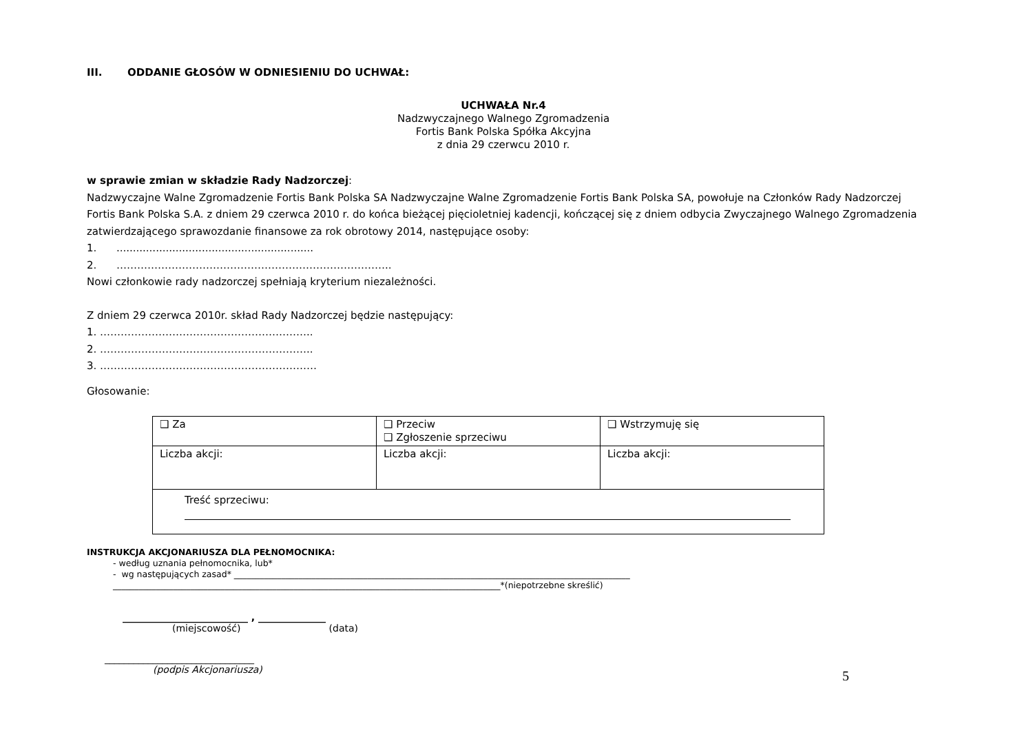III. ODDANIE GŁOSÓW W ODNIESIENIU DO UCHWAŁ:
UCHWAŁA Nr.4
Nadzwyczajnego Walnego Zgromadzenia
Fortis Bank Polska Spółka Akcyjna
z dnia 29 czerwcu 2010 r.
w sprawie zmian w składzie Rady Nadzorczej:
Nadzwyczajne Walne Zgromadzenie Fortis Bank Polska SA Nadzwyczajne Walne Zgromadzenie Fortis Bank Polska SA, powołuje na Członków Rady Nadzorczej Fortis Bank Polska S.A. z dniem 29 czerwca 2010 r. do końca bieżącej pięcioletniej kadencji, kończącej się z dniem odbycia Zwyczajnego Walnego Zgromadzenia zatwierdzającego sprawozdanie finansowe za rok obrotowy 2014, następujące osoby:
1. ............................................................
2. ……………………………………………………………………..
Nowi członkowie rady nadzorczej spełniają kryterium niezależności.
Z dniem 29 czerwca 2010r. skład Rady Nadzorczej będzie następujący:
1. ……………………………………………………..
2. ……………………………………………………..
3. ………………………………………………………
Głosowanie:
| ❑ Za | ❑ Przeciw ❑ Zgłoszenie sprzeciwu | ❑ Wstrzymuję się |
| Liczba akcji: | Liczba akcji: | Liczba akcji: |
| Treść sprzeciwu: | | |
INSTRUKCJA AKCJONARIUSZA DLA PEŁNOMOCNIKA:
- według uznania pełnomocnika, lub*
- wg następujących zasad* ____________________________________________________________________________________________
__________________________________________________________________________________________*(niepotrzebne skreślić)
__________________________ , ______________
(miejscowość) (data)
_______________________________
(podpis Akcjonariusza)
5